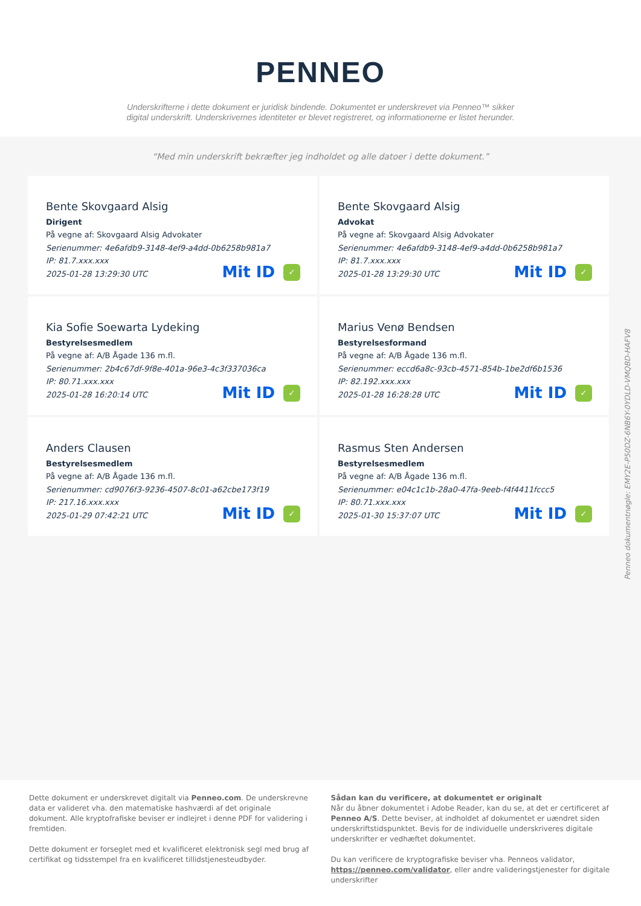PENNEO
Underskrifterne i dette dokument er juridisk bindende. Dokumentet er underskrevet via Penneo™ sikker digital underskrift. Underskrivernes identiteter er blevet registreret, og informationerne er listet herunder.
“Med min underskrift bekræfter jeg indholdet og alle datoer i dette dokument.”
Bente Skovgaard Alsig
Dirigent
På vegne af: Skovgaard Alsig Advokater
Serienummer: 4e6afdb9-3148-4ef9-a4dd-0b6258b981a7
IP: 81.7.xxx.xxx
2025-01-28 13:29:30 UTC
Mit ID ✓
Bente Skovgaard Alsig
Advokat
På vegne af: Skovgaard Alsig Advokater
Serienummer: 4e6afdb9-3148-4ef9-a4dd-0b6258b981a7
IP: 81.7.xxx.xxx
2025-01-28 13:29:30 UTC
Mit ID ✓
Kia Sofie Soewarta Lydeking
Bestyrelsesmedlem
På vegne af: A/B Ågade 136 m.fl.
Serienummer: 2b4c67df-9f8e-401a-96e3-4c3f337036ca
IP: 80.71.xxx.xxx
2025-01-28 16:20:14 UTC
Mit ID ✓
Marius Venø Bendsen
Bestyrelsesformand
På vegne af: A/B Ågade 136 m.fl.
Serienummer: eccd6a8c-93cb-4571-854b-1be2df6b1536
IP: 82.192.xxx.xxx
2025-01-28 16:28:28 UTC
Mit ID ✓
Anders Clausen
Bestyrelsesmedlem
På vegne af: A/B Ågade 136 m.fl.
Serienummer: cd9076f3-9236-4507-8c01-a62cbe173f19
IP: 217.16.xxx.xxx
2025-01-29 07:42:21 UTC
Mit ID ✓
Rasmus Sten Andersen
Bestyrelsesmedlem
På vegne af: A/B Ågade 136 m.fl.
Serienummer: e04c1c1b-28a0-47fa-9eeb-f4f4411fccc5
IP: 80.71.xxx.xxx
2025-01-30 15:37:07 UTC
Mit ID ✓
Penneo dokumentnøgle: EMY2E-P50DZ-6NB6Y-0YDLD-VMQBD-HAFV8
Dette dokument er underskrevet digitalt via Penneo.com. De underskrevne data er valideret vha. den matematiske hashværdi af det originale dokument. Alle kryptofrafiske beviser er indlejret i denne PDF for validering i fremtiden.
Dette dokument er forseglet med et kvalificeret elektronisk segl med brug af certifikat og tidsstempel fra en kvalificeret tillidstjenesteudbyder.
Sådan kan du verificere, at dokumentet er originalt
Når du åbner dokumentet i Adobe Reader, kan du se, at det er certificeret af Penneo A/S. Dette beviser, at indholdet af dokumentet er uændret siden underskriftstidspunktet. Bevis for de individuelle underskriveres digitale underskrifter er vedhæftet dokumentet.
Du kan verificere de kryptografiske beviser vha. Penneos validator, https://penneo.com/validator, eller andre valideringstjenester for digitale underskrifter